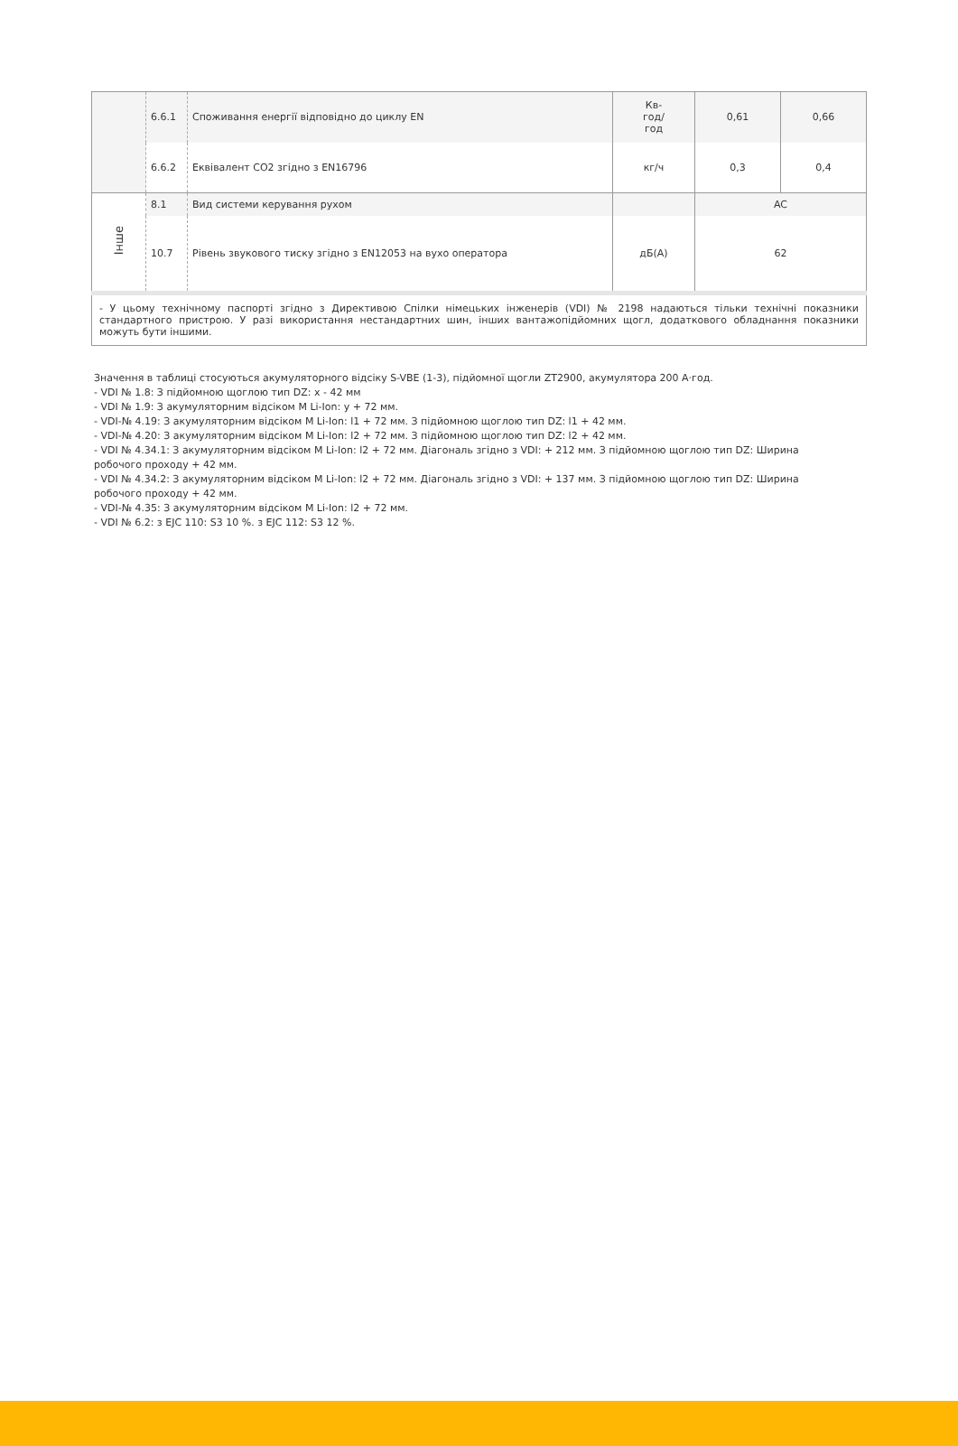| | 6.6.1 | Споживання енергії відповідно до циклу EN | Кв- год/ год | 0,61 | 0,66 |
| | 6.6.2 | Еквівалент CO2 згідно з EN16796 | кг/ч | 0,3 | 0,4 |
| Інше | 8.1 | Вид системи керування рухом | | AC | |
| | 10.7 | Рівень звукового тиску згідно з EN12053 на вухо оператора | дБ(A) | 62 | |
| - У цьому технічному паспорті згідно з Директивою Спілки німецьких інженерів (VDI) № 2198 надаються тільки технічні показники стандартного пристрою. У разі використання нестандартних шин, інших вантажопідйомних щогл, додаткового обладнання показники можуть бути іншими. | | | | | |
Значення в таблиці стосуються акумуляторного відсіку S-VBE (1-3), підйомної щогли ZT2900, акумулятора 200 А·год.
- VDI № 1.8: З підйомною щоглою тип DZ: x - 42 мм
- VDI № 1.9: З акумуляторним відсіком M Li-Ion: y + 72 мм.
- VDI-№ 4.19: З акумуляторним відсіком M Li-Ion: l1 + 72 мм. З підйомною щоглою тип DZ: l1 + 42 мм.
- VDI-№ 4.20: З акумуляторним відсіком M Li-Ion: l2 + 72 мм. З підйомною щоглою тип DZ: l2 + 42 мм.
- VDI № 4.34.1: З акумуляторним відсіком M Li-Ion: l2 + 72 мм. Діагональ згідно з VDI: + 212 мм. З підйомною щоглою тип DZ: Ширина робочого проходу + 42 мм.
- VDI № 4.34.2: З акумуляторним відсіком M Li-Ion: l2 + 72 мм. Діагональ згідно з VDI: + 137 мм. З підйомною щоглою тип DZ: Ширина робочого проходу + 42 мм.
- VDI-№ 4.35: З акумуляторним відсіком M Li-Ion: l2 + 72 мм.
- VDI № 6.2: з EJC 110: S3 10 %. з EJC 112: S3 12 %.